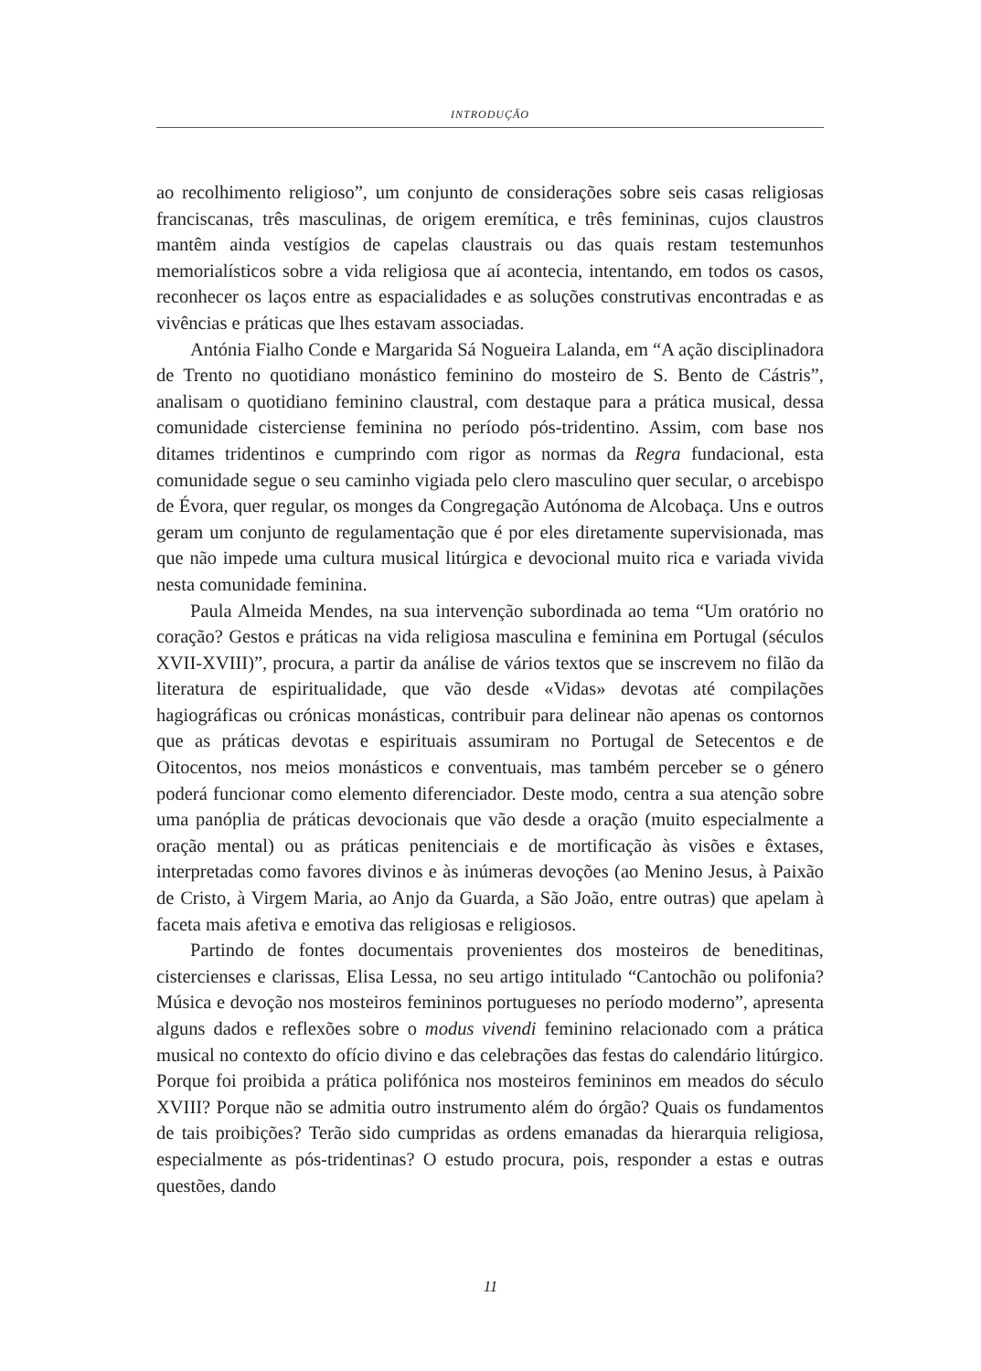INTRODUÇÃO
ao recolhimento religioso”, um conjunto de considerações sobre seis casas religiosas franciscanas, três masculinas, de origem eremítica, e três femininas, cujos claustros mantêm ainda vestígios de capelas claustrais ou das quais restam testemunhos memorialísticos sobre a vida religiosa que aí acontecia, intentando, em todos os casos, reconhecer os laços entre as espacialidades e as soluções construtivas encontradas e as vivências e práticas que lhes estavam associadas.
Antónia Fialho Conde e Margarida Sá Nogueira Lalanda, em “A ação disciplinadora de Trento no quotidiano monástico feminino do mosteiro de S. Bento de Cástris”, analisam o quotidiano feminino claustral, com destaque para a prática musical, dessa comunidade cisterciense feminina no período pós-tridentino. Assim, com base nos ditames tridentinos e cumprindo com rigor as normas da Regra fundacional, esta comunidade segue o seu caminho vigiada pelo clero masculino quer secular, o arcebispo de Évora, quer regular, os monges da Congregação Autónoma de Alcobaça. Uns e outros geram um conjunto de regulamentação que é por eles diretamente supervisionada, mas que não impede uma cultura musical litúrgica e devocional muito rica e variada vivida nesta comunidade feminina.
Paula Almeida Mendes, na sua intervenção subordinada ao tema “Um oratório no coração? Gestos e práticas na vida religiosa masculina e feminina em Portugal (séculos XVII-XVIII)”, procura, a partir da análise de vários textos que se inscrevem no filão da literatura de espiritualidade, que vão desde «Vidas» devotas até compilações hagiográficas ou crónicas monásticas, contribuir para delinear não apenas os contornos que as práticas devotas e espirituais assumiram no Portugal de Setecentos e de Oitocentos, nos meios monásticos e conventuais, mas também perceber se o género poderá funcionar como elemento diferenciador. Deste modo, centra a sua atenção sobre uma panóplia de práticas devocionais que vão desde a oração (muito especialmente a oração mental) ou as práticas penitenciais e de mortificação às visões e êxtases, interpretadas como favores divinos e às inúmeras devoções (ao Menino Jesus, à Paixão de Cristo, à Virgem Maria, ao Anjo da Guarda, a São João, entre outras) que apelam à faceta mais afetiva e emotiva das religiosas e religiosos.
Partindo de fontes documentais provenientes dos mosteiros de beneditinas, cistercienses e clarissas, Elisa Lessa, no seu artigo intitulado “Cantochão ou polifonia? Música e devoção nos mosteiros femininos portugueses no período moderno”, apresenta alguns dados e reflexões sobre o modus vivendi feminino relacionado com a prática musical no contexto do ofício divino e das celebrações das festas do calendário litúrgico. Porque foi proibida a prática polifónica nos mosteiros femininos em meados do século XVIII? Porque não se admitia outro instrumento além do órgão? Quais os fundamentos de tais proibições? Terão sido cumpridas as ordens emanadas da hierarquia religiosa, especialmente as pós-tridentinas? O estudo procura, pois, responder a estas e outras questões, dando
11